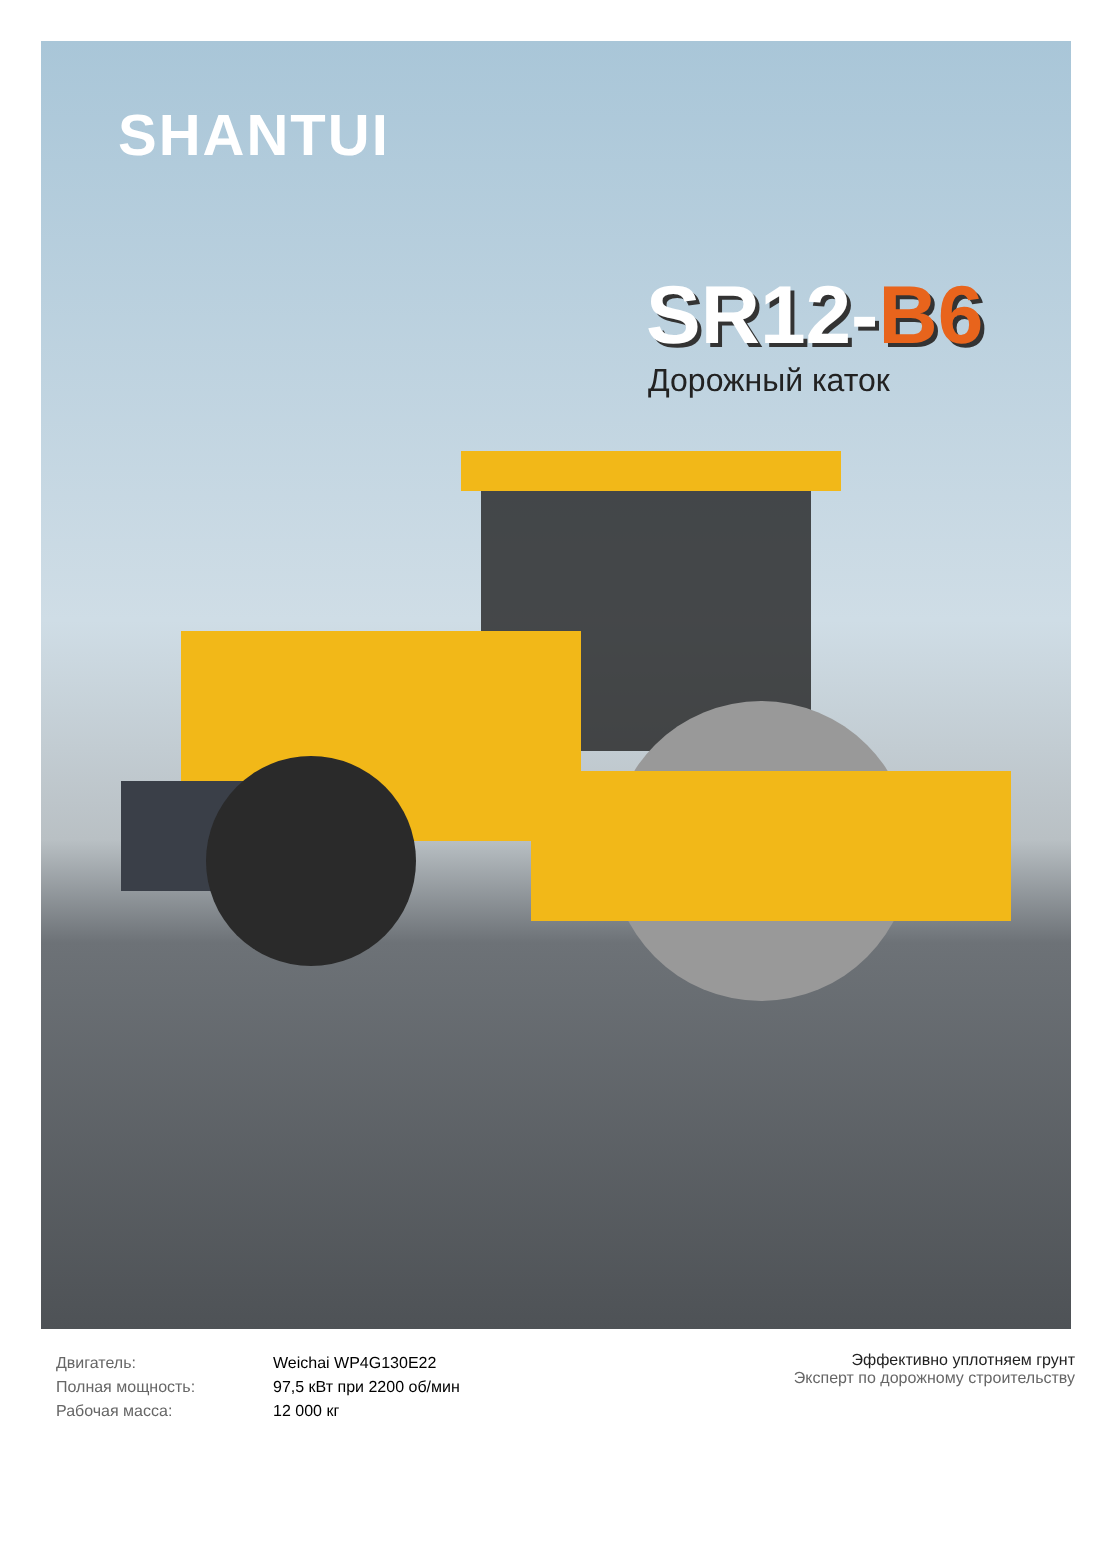SHANTUI
SR12-B6
Дорожный каток
| Двигатель: | Weichai WP4G130E22 |
| Полная мощность: | 97,5 кВт при 2200 об/мин |
| Рабочая масса: | 12 000 кг |
Эффективно уплотняем грунт
Эксперт по дорожному строительству